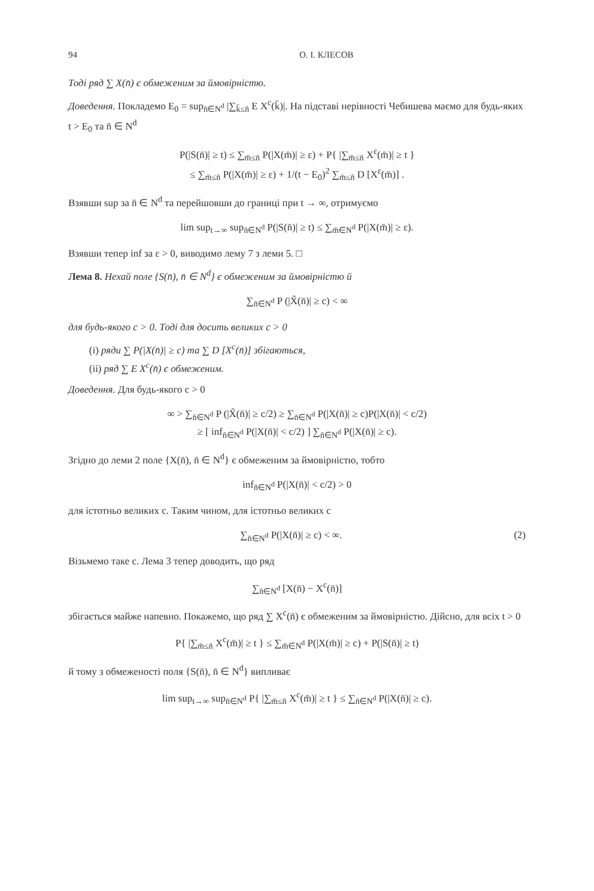94 О. І. КЛЕСОВ
Тоді ряд ∑ X(n̄) є обмеженим за ймовірністю.
Доведення. Покладемо E<sub>0</sub> = sup<sub>n̄∈N<sup>d</sup></sub> |∑<sub>k̄≤n̄</sub> E X<sup>c</sup>(k̄)|. На підставі нерівності Чебишева маємо для будь-яких t > E<sub>0</sub> та n̄ ∈ N<sup>d</sup>
P(|S(n̄)| ≥ t) ≤ ∑<sub>m̄≤n̄</sub> P(|X(m̄)| ≥ ε) + P{ |∑<sub>m̄≤n̄</sub> X<sup>ε</sup>(m̄)| ≥ t }
≤ ∑<sub>m̄≤n̄</sub> P(|X(m̄)| ≥ ε) + 1/(t − E<sub>0</sub>)<sup>2</sup> ∑<sub>m̄≤n̄</sub> D [X<sup>ε</sup>(m̄)] .
Взявши sup за n̄ ∈ N<sup>d</sup> та перейшовши до границі при t → ∞, отримуємо
lim sup<sub>t→∞</sub> sup<sub>n̄∈N<sup>d</sup></sub> P(|S(n̄)| ≥ t) ≤ ∑<sub>m̄∈N<sup>d</sup></sub> P(|X(m̄)| ≥ ε).
Взявши тепер inf за ε > 0, виводимо лему 7 з леми 5. □
Лема 8. Нехай поле {S(n̄), n̄ ∈ N<sup>d</sup>} є обмеженим за ймовірністю й
∑<sub>n̄∈N<sup>d</sup></sub> P (|X̃(n̄)| ≥ c) < ∞
для будь-якого c > 0. Тоді для досить великих c > 0
(i) ряди ∑ P(|X(n̄)| ≥ c) та ∑ D [X<sup>c</sup>(n̄)] збігаються,
(ii) ряд ∑ E X<sup>c</sup>(n̄) є обмеженим.
Доведення. Для будь-якого c > 0
∞ > ∑<sub>n̄∈N<sup>d</sup></sub> P (|X̃(n̄)| ≥ c/2) ≥ ∑<sub>n̄∈N<sup>d</sup></sub> P(|X(n̄)| ≥ c)P(|X(n̄)| < c/2)
≥ [ inf<sub>n̄∈N<sup>d</sup></sub> P(|X(n̄)| < c/2) ] ∑<sub>n̄∈N<sup>d</sup></sub> P(|X(n̄)| ≥ c).
Згідно до леми 2 поле {X(n̄), n̄ ∈ N<sup>d</sup>} є обмеженим за ймовірністю, тобто
inf<sub>n̄∈N<sup>d</sup></sub> P(|X(n̄)| < c/2) > 0
для істотньо великих c. Таким чином, для істотньо великих c
∑<sub>n̄∈N<sup>d</sup></sub> P(|X(n̄)| ≥ c) < ∞. (2)
Візьмемо таке c. Лема 3 тепер доводить, що ряд
∑<sub>n̄∈N<sup>d</sup></sub> [X(n̄) − X<sup>c</sup>(n̄)]
збігається майже напевно. Покажемо, що ряд ∑ X<sup>c</sup>(n̄) є обмеженим за ймовірністю. Дійсно, для всіх t > 0
P{ |∑<sub>m̄≤n̄</sub> X<sup>c</sup>(m̄)| ≥ t } ≤ ∑<sub>m̄∈N<sup>d</sup></sub> P(|X(m̄)| ≥ c) + P(|S(n̄)| ≥ t)
й тому з обмеженості поля {S(n̄), n̄ ∈ N<sup>d</sup>} випливає
lim sup<sub>t→∞</sub> sup<sub>n̄∈N<sup>d</sup></sub> P{ |∑<sub>m̄≤n̄</sub> X<sup>c</sup>(m̄)| ≥ t } ≤ ∑<sub>n̄∈N<sup>d</sup></sub> P(|X(n̄)| ≥ c).